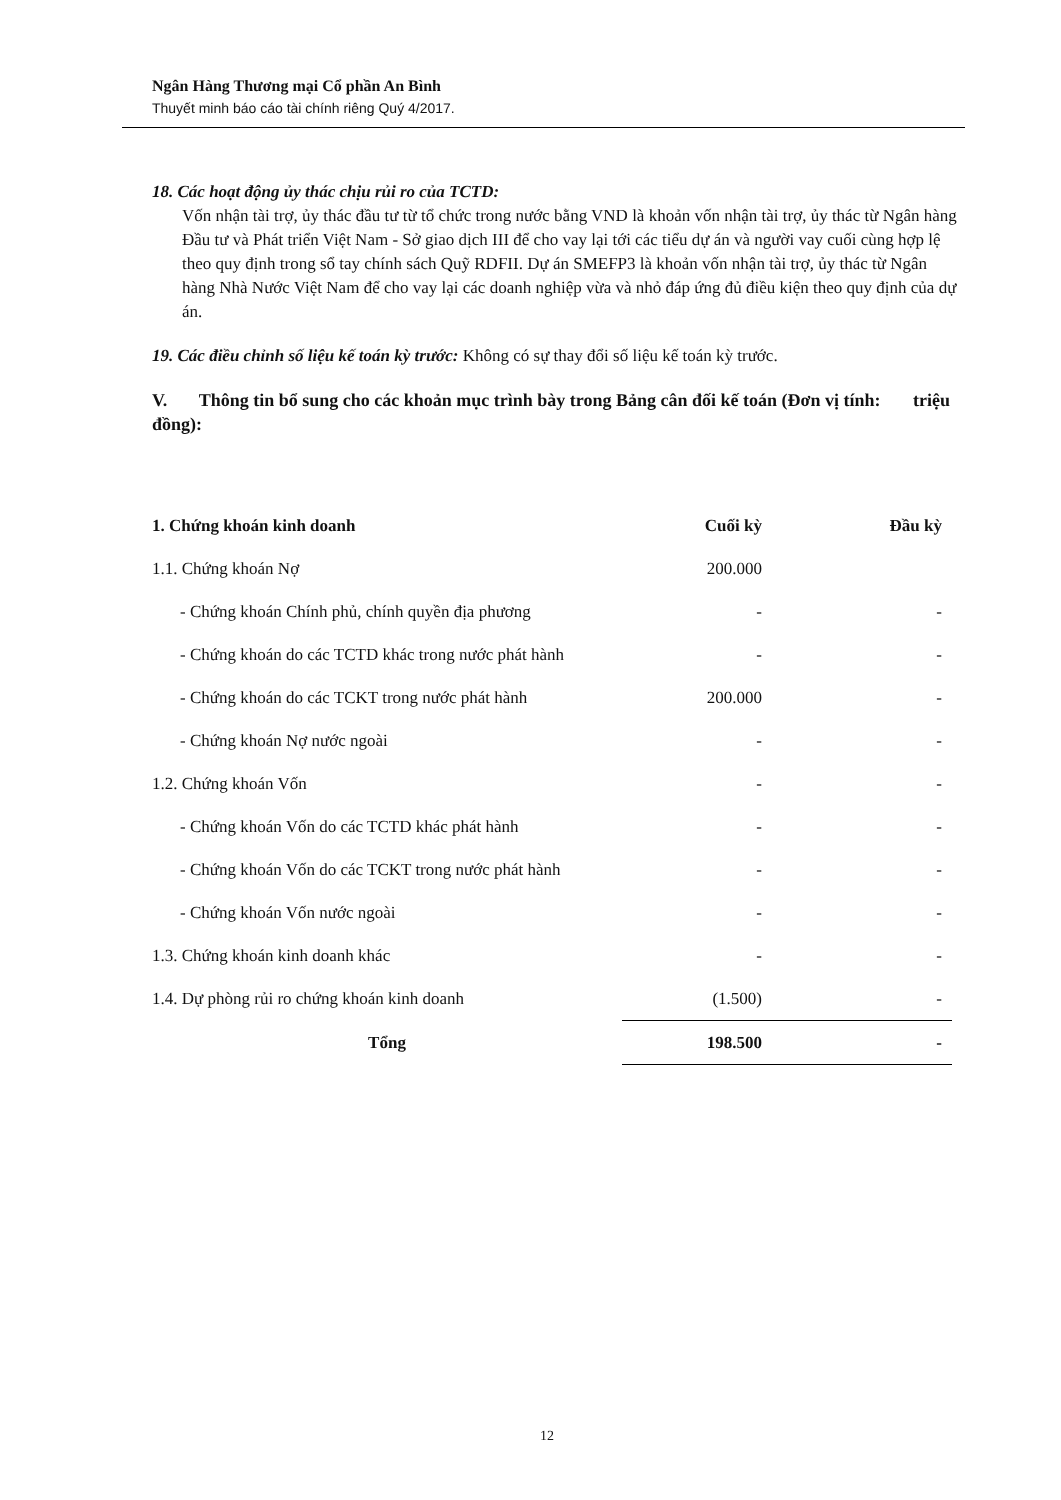Ngân Hàng Thương mại Cổ phần An Bình
Thuyết minh báo cáo tài chính riêng Quý 4/2017.
18. Các hoạt động ủy thác chịu rủi ro của TCTD:
Vốn nhận tài trợ, ủy thác đầu tư từ tổ chức trong nước bằng VND là khoản vốn nhận tài trợ, ủy thác từ Ngân hàng Đầu tư và Phát triển Việt Nam - Sở giao dịch III để cho vay lại tới các tiểu dự án và người vay cuối cùng hợp lệ theo quy định trong sổ tay chính sách Quỹ RDFII. Dự án SMEFP3 là khoản vốn nhận tài trợ, ủy thác từ Ngân hàng Nhà Nước Việt Nam để cho vay lại các doanh nghiệp vừa và nhỏ đáp ứng đủ điều kiện theo quy định của dự án.
19. Các điều chỉnh số liệu kế toán kỳ trước: Không có sự thay đổi số liệu kế toán kỳ trước.
V. Thông tin bổ sung cho các khoản mục trình bày trong Bảng cân đối kế toán (Đơn vị tính: triệu đồng):
| 1. Chứng khoán kinh doanh | Cuối kỳ | Đầu kỳ |
| --- | --- | --- |
| 1.1. Chứng khoán Nợ | 200.000 | |
| - Chứng khoán Chính phủ, chính quyền địa phương | - | - |
| - Chứng khoán do các TCTD khác trong nước phát hành | - | - |
| - Chứng khoán do các TCKT trong nước phát hành | 200.000 | - |
| - Chứng khoán Nợ nước ngoài | - | - |
| 1.2. Chứng khoán Vốn | - | - |
| - Chứng khoán Vốn do các TCTD khác phát hành | - | - |
| - Chứng khoán Vốn do các TCKT trong nước phát hành | - | - |
| - Chứng khoán Vốn nước ngoài | - | - |
| 1.3. Chứng khoán kinh doanh khác | - | - |
| 1.4. Dự phòng rủi ro chứng khoán kinh doanh | (1.500) | - |
| Tổng | 198.500 | - |
12